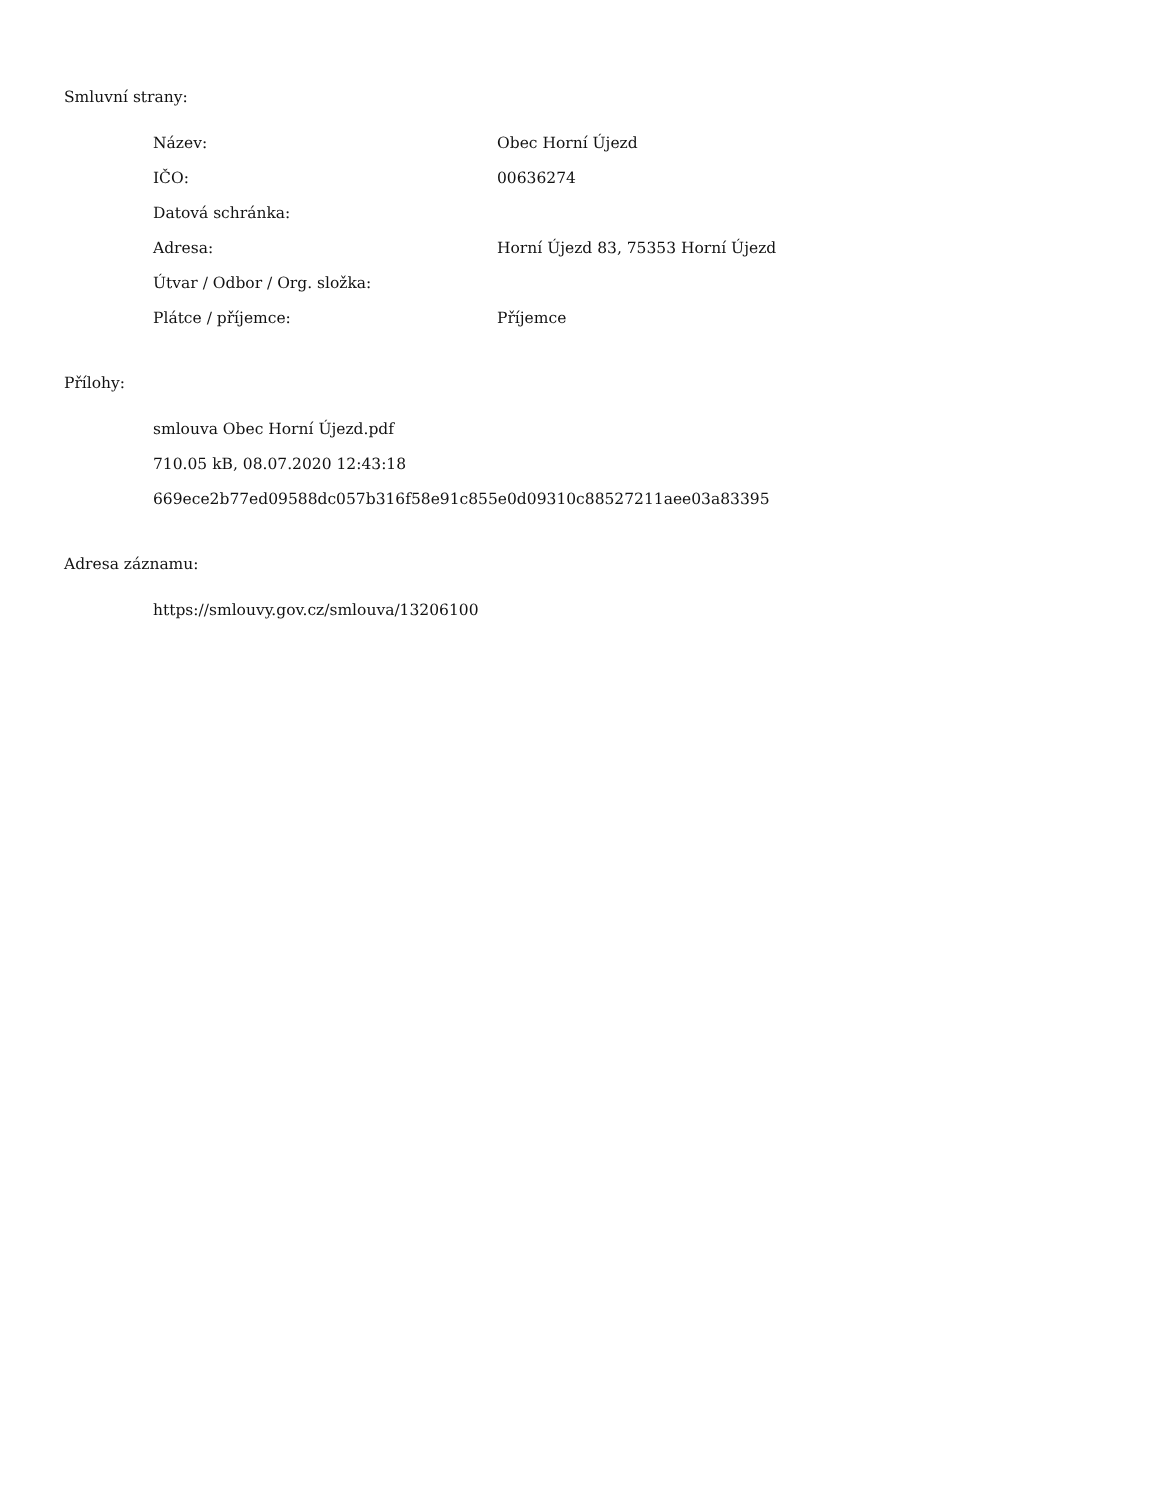Smluvní strany:
| Název: | Obec Horní Újezd |
| IČO: | 00636274 |
| Datová schránka: | |
| Adresa: | Horní Újezd 83, 75353 Horní Újezd |
| Útvar / Odbor / Org. složka: | |
| Plátce / příjemce: | Příjemce |
Přílohy:
smlouva Obec Horní Újezd.pdf
710.05 kB, 08.07.2020 12:43:18
669ece2b77ed09588dc057b316f58e91c855e0d09310c88527211aee03a83395
Adresa záznamu:
https://smlouvy.gov.cz/smlouva/13206100